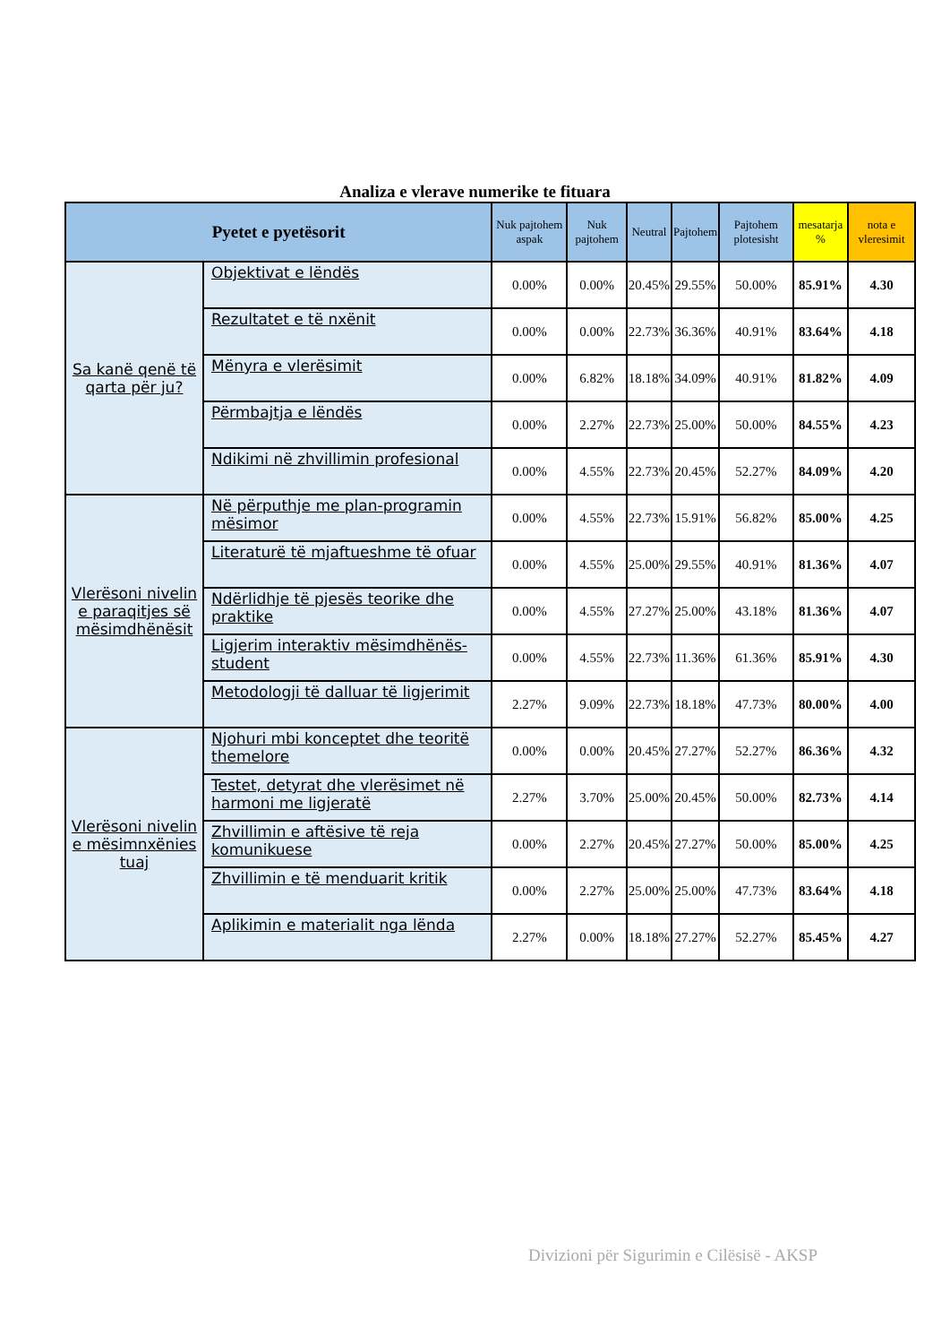Analiza e vlerave numerike te fituara
| Pyetet e pyetësorit | | Nuk pajtohem aspak | Nuk pajtohem | Neutral | Pajtohem | Pajtohem plotesisht | mesatarja % | nota e vleresimit |
| --- | --- | --- | --- | --- | --- | --- | --- | --- |
| Sa kanë qenë të qarta për ju? | Objektivat e lëndës | 0.00% | 0.00% | 20.45% | 29.55% | 50.00% | 85.91% | 4.30 |
| | Rezultatet e të nxënit | 0.00% | 0.00% | 22.73% | 36.36% | 40.91% | 83.64% | 4.18 |
| | Mënyra e vlerësimit | 0.00% | 6.82% | 18.18% | 34.09% | 40.91% | 81.82% | 4.09 |
| | Përmbajtja e lëndës | 0.00% | 2.27% | 22.73% | 25.00% | 50.00% | 84.55% | 4.23 |
| | Ndikimi në zhvillimin profesional | 0.00% | 4.55% | 22.73% | 20.45% | 52.27% | 84.09% | 4.20 |
| Vlerësoni nivelin e paraqitjes së mësimdhënësit | Në përputhje me plan-programin mësimor | 0.00% | 4.55% | 22.73% | 15.91% | 56.82% | 85.00% | 4.25 |
| | Literaturë të mjaftueshme të ofuar | 0.00% | 4.55% | 25.00% | 29.55% | 40.91% | 81.36% | 4.07 |
| | Ndërlidhje të pjesës teorike dhe praktike | 0.00% | 4.55% | 27.27% | 25.00% | 43.18% | 81.36% | 4.07 |
| | Ligjerim interaktiv mësimdhënës-student | 0.00% | 4.55% | 22.73% | 11.36% | 61.36% | 85.91% | 4.30 |
| | Metodologji të dalluar të ligjerimit | 2.27% | 9.09% | 22.73% | 18.18% | 47.73% | 80.00% | 4.00 |
| Vlerësoni nivelin e mësimnxënies tuaj | Njohuri mbi konceptet dhe teoritë themelore | 0.00% | 0.00% | 20.45% | 27.27% | 52.27% | 86.36% | 4.32 |
| | Testet, detyrat dhe vlerësimet në harmoni me ligjeratë | 2.27% | 3.70% | 25.00% | 20.45% | 50.00% | 82.73% | 4.14 |
| | Zhvillimin e aftësive të reja komunikuese | 0.00% | 2.27% | 20.45% | 27.27% | 50.00% | 85.00% | 4.25 |
| | Zhvillimin e të menduarit kritik | 0.00% | 2.27% | 25.00% | 25.00% | 47.73% | 83.64% | 4.18 |
| | Aplikimin e materialit nga lënda | 2.27% | 0.00% | 18.18% | 27.27% | 52.27% | 85.45% | 4.27 |
Divizioni për Sigurimin e Cilësisë - AKSP